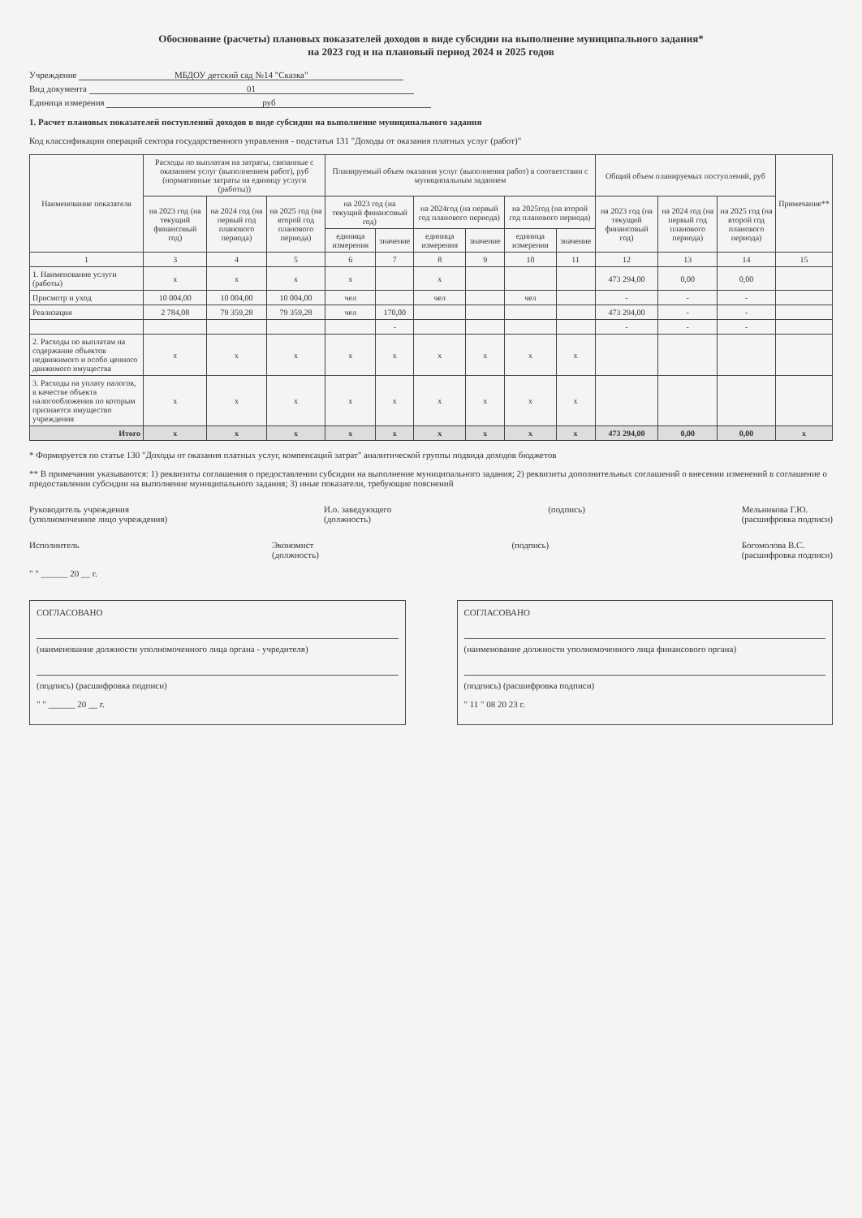Обоснование (расчеты) плановых показателей доходов в виде субсидии на выполнение муниципального задания*
на 2023 год и на плановый период 2024 и 2025 годов
Учреждение МБДОУ детский сад №14 "Сказка"
Вид документа 01
Единица измерения руб
1. Расчет плановых показателей поступлений доходов в виде субсидии на выполнение муниципального задания
Код классификации операций сектора государственного управления - подстатья 131 "Доходы от оказания платных услуг (работ)"
| Наименование показателя | Расходы по выплатам на затраты, связанные с оказанием услуг (выполнением работ), руб (нормативные затраты на единицу услуги (работы)) | | | Планируемый объем оказания услуг (выполнения работ) в соответствии с муниципальным заданием | | | | | | Общий объем планируемых поступлений, руб | | | Примечание** |
| --- | --- | --- | --- | --- | --- | --- | --- | --- | --- | --- | --- | --- | --- |
| | на 2023 год (на текущий финансовый год) | на 2024 год (на первый год планового периода) | на 2025 год (на второй год планового периода) | на 2023 год (на текущий финансовый год) | | на 2024год (на первый год планового периода) | | на 2025год (на второй год планового периода) | | на 2023 год (на текущий финансовый год) | на 2024 год (на первый год планового периода) | на 2025 год (на второй год планового периода) | |
| | | | | единица измерения | значение | единица измерения | значение | единица измерения | значение | | | | |
| 1 | 3 | 4 | 5 | 6 | 7 | 8 | 9 | 10 | 11 | 12 | 13 | 14 | 15 |
| 1. Наименование услуги (работы) | x | x | x | x | | x | | | | 473 294,00 | 0,00 | 0,00 | |
| Присмотр и уход | 10 004,00 | 10 004,00 | 10 004,00 | чел | | чел | | чел | | - | - | - | |
| Реализация | 2 784,08 | 79 359,28 | 79 359,28 | чел | 170,00 | | | | | 473 294,00 | - | - | |
| | | | | | - | | | | | - | - | - | |
| 2. Расходы по выплатам на содержание объектов недвижимого и особо ценного движимого имущества | x | x | x | x | x | x | x | x | x | | | | |
| 3. Расходы на уплату налогов, в качестве объекта налогообложения по которым признается имущество учреждения | x | x | x | x | x | x | x | x | x | | | | |
| Итого | x | x | x | x | x | x | x | x | x | 473 294,00 | 0,00 | 0,00 | x |
* Формируется по статье 130 "Доходы от оказания платных услуг, компенсаций затрат" аналитической группы подвида доходов бюджетов
** В примечании указываются: 1) реквизиты соглашения о предоставлении субсидии на выполнение муниципального задания; 2) реквизиты дополнительных соглашений о внесении изменений в соглашение о предоставлении субсидии на выполнение муниципального задания; 3) иные показатели, требующие пояснений
Руководитель учреждения
(уполномоченное лицо учреждения)
И.о. заведующего
(должность)
(подпись) Мельникова Г.Ю.
(расшифровка подписи)
Исполнитель Экономист
(должность)
(подпись) Богомолова В.С.
(расшифровка подписи)
" " ______ 20 __ г.
СОГЛАСОВАНО
(наименование должности уполномоченного лица органа - учредителя)
(подпись) (расшифровка подписи)
" " ______ 20 __ г.
СОГЛАСОВАНО
(наименование должности уполномоченного лица финансового органа)
(подпись) (расшифровка подписи)
" 11 " 08 20 23 г.